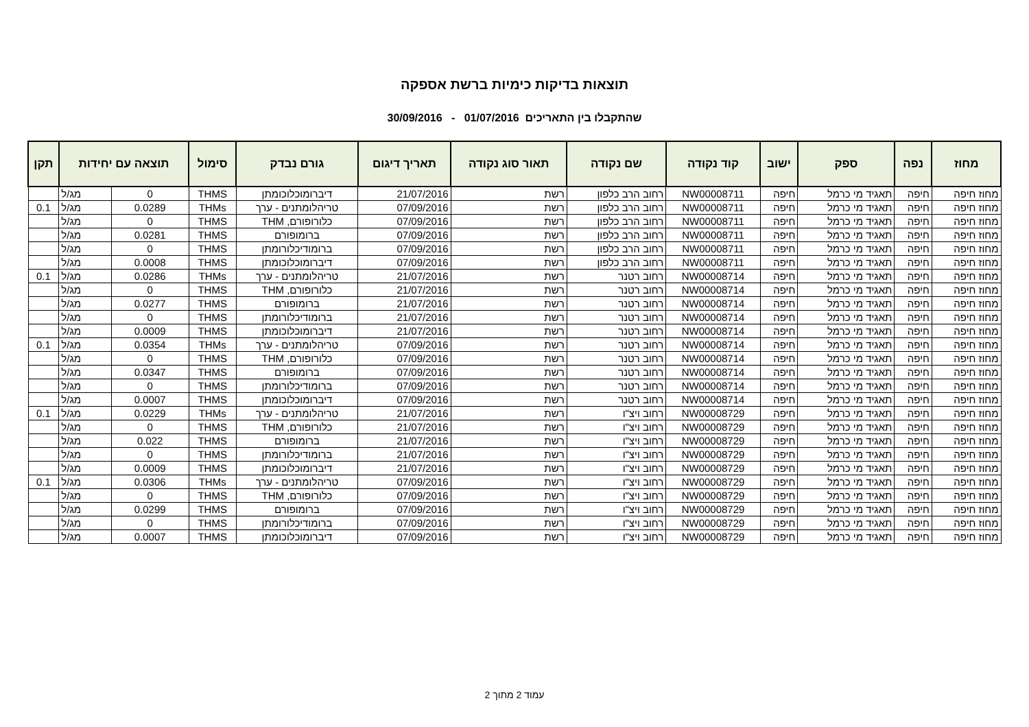תוצאות בדיקות כימיות ברשת אספקה
שהתקבלו בין התאריכים 01/07/2016 - 30/09/2016
| מחוז | נפה | ספק | ישוב | קוד נקודה | שם נקודה | תאור סוג נקודה | תאריך דיגום | גורם נבדק | סימול | תוצאה עם יחידות | | תקן |
| --- | --- | --- | --- | --- | --- | --- | --- | --- | --- | --- | --- | --- |
| מחוז חיפה | חיפה | תאגיד מי כרמל | חיפה | NW00008711 | רחוב הרב כלפון | רשת | 21/07/2016 | דיברומוכלוכומתן | THMS | 0 | מג/ל | |
| מחוז חיפה | חיפה | תאגיד מי כרמל | חיפה | NW00008711 | רחוב הרב כלפון | רשת | 07/09/2016 | טריהלומתנים - ערך | THMs | 0.0289 | מג/ל | 0.1 |
| מחוז חיפה | חיפה | תאגיד מי כרמל | חיפה | NW00008711 | רחוב הרב כלפון | רשת | 07/09/2016 | כלורופורם, THM | THMS | 0 | מג/ל | |
| מחוז חיפה | חיפה | תאגיד מי כרמל | חיפה | NW00008711 | רחוב הרב כלפון | רשת | 07/09/2016 | ברומופורם | THMS | 0.0281 | מג/ל | |
| מחוז חיפה | חיפה | תאגיד מי כרמל | חיפה | NW00008711 | רחוב הרב כלפון | רשת | 07/09/2016 | ברומודיכלורומתן | THMS | 0 | מג/ל | |
| מחוז חיפה | חיפה | תאגיד מי כרמל | חיפה | NW00008711 | רחוב הרב כלפון | רשת | 07/09/2016 | דיברומוכלוכומתן | THMS | 0.0008 | מג/ל | |
| מחוז חיפה | חיפה | תאגיד מי כרמל | חיפה | NW00008714 | רחוב רטנר | רשת | 21/07/2016 | טריהלומתנים - ערך | THMs | 0.0286 | מג/ל | 0.1 |
| מחוז חיפה | חיפה | תאגיד מי כרמל | חיפה | NW00008714 | רחוב רטנר | רשת | 21/07/2016 | כלורופורם, THM | THMS | 0 | מג/ל | |
| מחוז חיפה | חיפה | תאגיד מי כרמל | חיפה | NW00008714 | רחוב רטנר | רשת | 21/07/2016 | ברומופורם | THMS | 0.0277 | מג/ל | |
| מחוז חיפה | חיפה | תאגיד מי כרמל | חיפה | NW00008714 | רחוב רטנר | רשת | 21/07/2016 | ברומודיכלורומתן | THMS | 0 | מג/ל | |
| מחוז חיפה | חיפה | תאגיד מי כרמל | חיפה | NW00008714 | רחוב רטנר | רשת | 21/07/2016 | דיברומוכלוכומתן | THMS | 0.0009 | מג/ל | |
| מחוז חיפה | חיפה | תאגיד מי כרמל | חיפה | NW00008714 | רחוב רטנר | רשת | 07/09/2016 | טריהלומתנים - ערך | THMs | 0.0354 | מג/ל | 0.1 |
| מחוז חיפה | חיפה | תאגיד מי כרמל | חיפה | NW00008714 | רחוב רטנר | רשת | 07/09/2016 | כלורופורם, THM | THMS | 0 | מג/ל | |
| מחוז חיפה | חיפה | תאגיד מי כרמל | חיפה | NW00008714 | רחוב רטנר | רשת | 07/09/2016 | ברומופורם | THMS | 0.0347 | מג/ל | |
| מחוז חיפה | חיפה | תאגיד מי כרמל | חיפה | NW00008714 | רחוב רטנר | רשת | 07/09/2016 | ברומודיכלורומתן | THMS | 0 | מג/ל | |
| מחוז חיפה | חיפה | תאגיד מי כרמל | חיפה | NW00008714 | רחוב רטנר | רשת | 07/09/2016 | דיברומוכלוכומתן | THMS | 0.0007 | מג/ל | |
| מחוז חיפה | חיפה | תאגיד מי כרמל | חיפה | NW00008729 | רחוב ויצ"ו | רשת | 21/07/2016 | טריהלומתנים - ערך | THMs | 0.0229 | מג/ל | 0.1 |
| מחוז חיפה | חיפה | תאגיד מי כרמל | חיפה | NW00008729 | רחוב ויצ"ו | רשת | 21/07/2016 | כלורופורם, THM | THMS | 0 | מג/ל | |
| מחוז חיפה | חיפה | תאגיד מי כרמל | חיפה | NW00008729 | רחוב ויצ"ו | רשת | 21/07/2016 | ברומופורם | THMS | 0.022 | מג/ל | |
| מחוז חיפה | חיפה | תאגיד מי כרמל | חיפה | NW00008729 | רחוב ויצ"ו | רשת | 21/07/2016 | ברומודיכלורומתן | THMS | 0 | מג/ל | |
| מחוז חיפה | חיפה | תאגיד מי כרמל | חיפה | NW00008729 | רחוב ויצ"ו | רשת | 21/07/2016 | דיברומוכלוכומתן | THMS | 0.0009 | מג/ל | |
| מחוז חיפה | חיפה | תאגיד מי כרמל | חיפה | NW00008729 | רחוב ויצ"ו | רשת | 07/09/2016 | טריהלומתנים - ערך | THMs | 0.0306 | מג/ל | 0.1 |
| מחוז חיפה | חיפה | תאגיד מי כרמל | חיפה | NW00008729 | רחוב ויצ"ו | רשת | 07/09/2016 | כלורופורם, THM | THMS | 0 | מג/ל | |
| מחוז חיפה | חיפה | תאגיד מי כרמל | חיפה | NW00008729 | רחוב ויצ"ו | רשת | 07/09/2016 | ברומופורם | THMS | 0.0299 | מג/ל | |
| מחוז חיפה | חיפה | תאגיד מי כרמל | חיפה | NW00008729 | רחוב ויצ"ו | רשת | 07/09/2016 | ברומודיכלורומתן | THMS | 0 | מג/ל | |
| מחוז חיפה | חיפה | תאגיד מי כרמל | חיפה | NW00008729 | רחוב ויצ"ו | רשת | 07/09/2016 | דיברומוכלוכומתן | THMS | 0.0007 | מג/ל | |
עמוד 2 מתוך 2